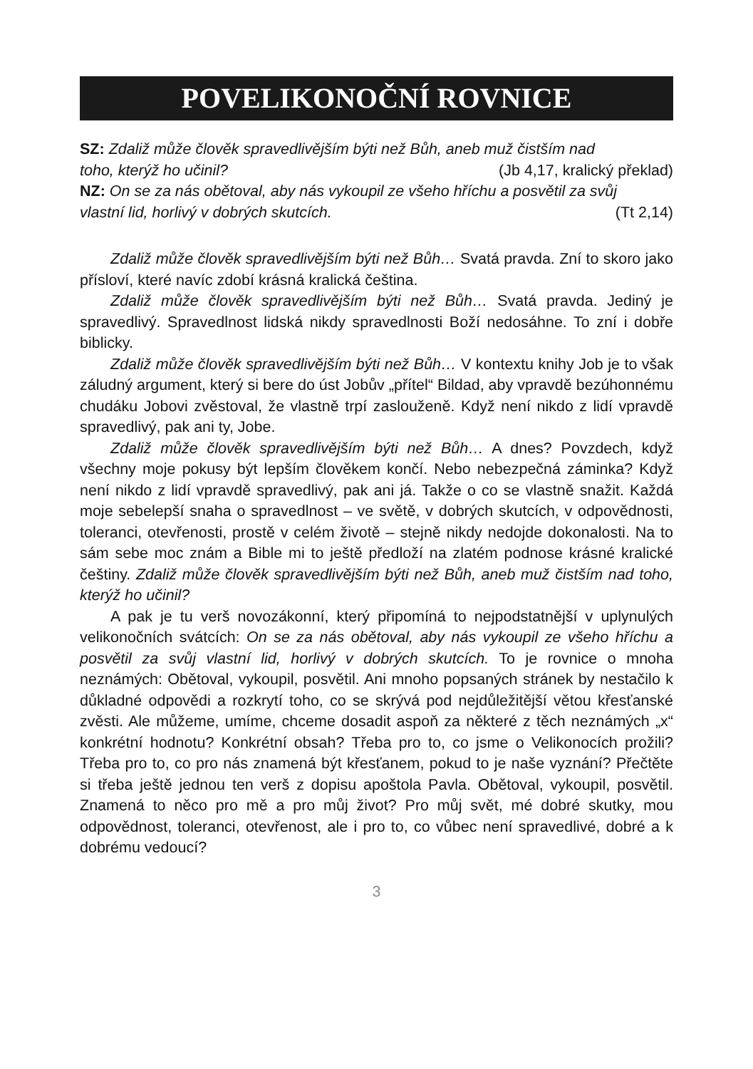POVELIKONOČNÍ ROVNICE
SZ: Zdaliž může člověk spravedlivějším býti než Bůh, aneb muž čistším nad
toho, kterýž ho učinil? (Jb 4,17, kralický překlad)
NZ: On se za nás obětoval, aby nás vykoupil ze všeho hříchu a posvětil za svůj
vlastní lid, horlivý v dobrých skutcích. (Tt 2,14)
Zdaliž může člověk spravedlivějším býti než Bůh… Svatá pravda. Zní to skoro jako přísloví, které navíc zdobí krásná kralická čeština.
Zdaliž může člověk spravedlivějším býti než Bůh… Svatá pravda. Jediný je spravedlivý. Spravedlnost lidská nikdy spravedlnosti Boží nedosáhne. To zní i dobře biblicky.
Zdaliž může člověk spravedlivějším býti než Bůh… V kontextu knihy Job je to však záludný argument, který si bere do úst Jobův „přítel“ Bildad, aby vpravdě bezúhonnému chudáku Jobovi zvěstoval, že vlastně trpí zaslouženě. Když není nikdo z lidí vpravdě spravedlivý, pak ani ty, Jobe.
Zdaliž může člověk spravedlivějším býti než Bůh… A dnes? Povzdech, když všechny moje pokusy být lepším člověkem končí. Nebo nebezpečná záminka? Když není nikdo z lidí vpravdě spravedlivý, pak ani já. Takže o co se vlastně snažit. Každá moje sebelepší snaha o spravedlnost – ve světě, v dobrých skutcích, v odpovědnosti, toleranci, otevřenosti, prostě v celém životě – stejně nikdy nedojde dokonalosti. Na to sám sebe moc znám a Bible mi to ještě předloží na zlatém podnose krásné kralické češtiny. Zdaliž může člověk spravedlivějším býti než Bůh, aneb muž čistším nad toho, kterýž ho učinil?
A pak je tu verš novozákonní, který připomíná to nejpodstatnější v uplynulých velikonočních svátcích: On se za nás obětoval, aby nás vykoupil ze všeho hříchu a posvětil za svůj vlastní lid, horlivý v dobrých skutcích. To je rovnice o mnoha neznámých: Obětoval, vykoupil, posvětil. Ani mnoho popsaných stránek by nestačilo k důkladné odpovědi a rozkrytí toho, co se skrývá pod nejdůležitější větou křesťanské zvěsti. Ale můžeme, umíme, chceme dosadit aspoň za některé z těch neznámých „x“ konkrétní hodnotu? Konkrétní obsah? Třeba pro to, co jsme o Velikonocích prožili? Třeba pro to, co pro nás znamená být křesťanem, pokud to je naše vyznání? Přečtěte si třeba ještě jednou ten verš z dopisu apoštola Pavla. Obětoval, vykoupil, posvětil. Znamená to něco pro mě a pro můj život? Pro můj svět, mé dobré skutky, mou odpovědnost, toleranci, otevřenost, ale i pro to, co vůbec není spravedlivé, dobré a k dobrému vedoucí?
3